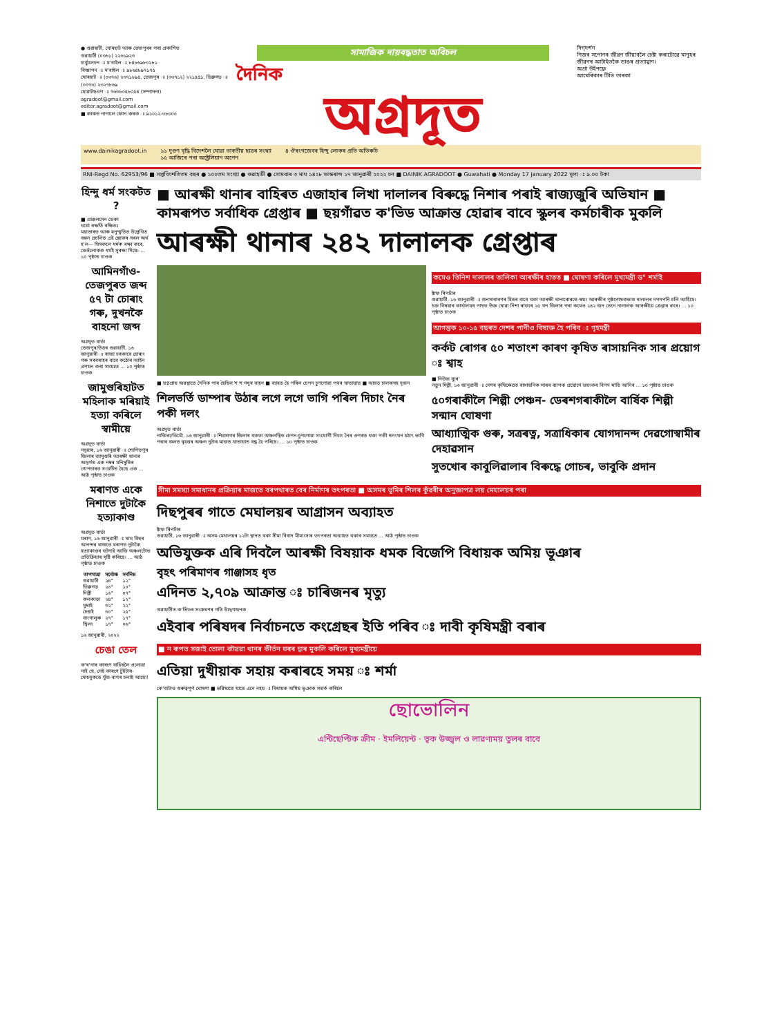● গুৱাহাটী, যোৰহাট আৰু তেজপুৰৰ পৰা প্ৰকাশিত
গুৱাহাটী (০৩৬১) ২২৬১৯২৩
চাৰ্কুলেচন ঃ ম'বাইল ঃ ৮৪৮৬৯৮০২৮১
বিজ্ঞাপন ঃ ম'বাইল ঃ ৯৮৬৪৮৯৭১৭৫
যোৰহাট ঃ (০৩৭৬) ২৩৭১৮৯৫, তেজপুৰ ঃ (০৩৭১২) ২২১৫৫১, ডিব্ৰুগড় ঃ (০৩৭৩) ২৩২৭৮৬৯
হোৱাটছএপ ঃ ৭৬৩৮০৫৮০৫৪ (সম্পাদনা)
agradoot@gmail.com
editor.agradoot@gmail.com
■ কাকত নাপালে ফোন কৰক ঃ ৯১০১২-৩৮০০৩
সামাজিক দায়বদ্ধতাত অবিচল
দৈনিক
অগ্ৰদূত
দিগ্‌দৰ্শন
নিজৰ সপোনৰ জীৱন জীয়াবলৈ চেষ্টা কৰাটোৱে মানুহৰ জীৱনৰ আটাইতকৈ ডাঙৰ প্ৰত্যাহ্বান।
অপ্ৰা উইনফ্ৰে
আমেৰিকাৰ টিভি তাৰকা
www.dainikagradoot.in ১১ দুগুণ বৃদ্ধি বিদেশলৈ যোৱা ভাৰতীয় ছাত্ৰৰ সংখ্যা
১৫ আজিৰে পৰা অষ্ট্ৰেলিয়ান অপেন ৪ ঔৰংগজেবৰ হিন্দু লোকৰ প্ৰতি অভিৰুচি
RNI-Regd No. 62953/96 ■ সপ্তবিংশতিতম বছৰ ● ১০০তম সংখ্যা ● গুৱাহাটী ● সোমবাৰ ৩ মাঘ ১৪২৮ ভাস্কৰাব্দ ১৭ জানুৱাৰী ২০২২ চন ■ DAINIK AGRADOOT ● Guwahati ● Monday 17 January 2022 মূল্য ঃ ৯.০০ টকা
হিন্দু ধৰ্ম সংকটত ?
■ প্ৰাঞ্জলসেন ডেকা
ধৰ্মো ৰক্ষতি ৰক্ষিতঃ
মহাভাৰত আৰু মনুস্মৃতিত উল্লেখিত বহুল প্ৰচলিত এই শ্লোকৰ সৰল অৰ্থ হ'ল— যিসকলে ধৰ্মক ৰক্ষা কৰে, তেওঁলোকক ধৰ্মই সুৰক্ষা দিয়ে। ... ১০ পৃষ্ঠাত চাওক
আমিনগাঁও-তেজপুৰত জব্দ ৫৭ টা চোৰাং গৰু, দুখনকৈ বাহনো জব্দ
অগ্ৰদূত বাৰ্তা
তেজপুৰ/উত্তৰ গুৱাহাটী, ১৬ জানুৱাৰী ঃ ৰাজ্য চৰকাৰে চোৰাং গৰু সৰবৰাহৰ বাবে কঠোৰ আইন প্ৰণয়ন কৰা সময়তে ... ১০ পৃষ্ঠাত চাওক
জামুগুৰিহাটত মহিলাক মৰিয়াই হত্যা কৰিলে স্বামীয়ে
অগ্ৰদূত বাৰ্তা
নদুৱাৰ, ১৬ জানুৱাৰী ঃ শোণিতপুৰ জিলাৰ জামুগুৰি আৰক্ষী থানাৰ অন্তৰ্গত এক নম্বৰ মনিসুতিৰ গোপচাৰত সংঘটিত হৈছে এক ... আঠ পৃষ্ঠাত চাওক
মৰাণত একে নিশাতে দুটাকৈ হত্যাকাণ্ড
অগ্ৰদূত বাৰ্তা
মৰাণ, ১৬ জানুৱাৰী ঃ মাঘ বিহুৰ আনন্দৰ মাজতে মৰাণত দুটাকৈ হত্যাকাণ্ডৰ ঘটনাই আজি অঞ্চলটোত প্ৰতিক্ৰিয়াৰ সৃষ্টি কৰিছে। ... আঠ পৃষ্ঠাত চাওক
| তাপমাত্ৰা | সৰ্বোচ্চ | সৰ্বনিম্ন |
| --- | --- | --- |
| গুৱাহাটী | ২৪° | ১২° |
| ডিব্ৰুগড় | ২৩° | ১০° |
| দিল্লী | ১৬° | ০৭° |
| কলকাতা | ২৪° | ১২° |
| মুম্বাই | ৩২° | ২২° |
| চেন্নাই | ৩০° | ২৫° |
| বাংগালুৰু | ২৭° | ১৭° |
| শ্বিলং | ১৭° | ০৬° |
১৬ জানুৱাৰী, ২০২২
চেঙা তেল
ক'ৰ'নাৰ কাৰণে বাহিৰলৈ ওলোৱা নাই যে, সেই কাৰণে টুইটাৰ-ফেচবুকতে যুঁজ-বাগৰ চলাই আছো!
■ আৰক্ষী থানাৰ বাহিৰত এজাহাৰ লিখা দালালৰ বিৰুদ্ধে নিশাৰ পৰাই ৰাজ্যজুৰি অভিযান ■ কামৰূপত সৰ্বাধিক গ্ৰেপ্তাৰ ■ ছয়গাঁৱত ক'ভিড আক্ৰান্ত হোৱাৰ বাবে স্কুলৰ কৰ্মচাৰীক মুকলি
আৰক্ষী থানাৰ ২৪২ দালালক গ্ৰেপ্তাৰ
■ ভগ্নপ্ৰায় অৱস্থাতে দৈনিক পাৰ হৈছিল শ শ গধুৰ বাহন ■ ব্যাহত হৈ পৰিল চেপন চুণপোৱা পথৰ যাতায়াত ■ আহত চালকসহ দুজন
শিলভৰ্তি ডাম্পাৰ উঠাৰ লগে লগে ভাগি পৰিল দিচাং নৈৰ পকী দলং
অগ্ৰদূত বাৰ্তা
নাজিৰা/ডিমৌ, ১৬ জানুৱাৰী ঃ শিৱসাগৰ জিলাৰ বকতা অঞ্চলস্থিত চেপন-চুণপোৱা সংযোগী দিচাং নৈৰ ওপৰত থকা পকী দলংখন হঠাৎ ভাগি পৰাৰ ফলত বৃহত্তৰ অঞ্চল দুটাৰ মাজত যাতায়াত বন্ধ হৈ পৰিছে। ... ১০ পৃষ্ঠাত চাওক
কমেও তিনিশ দালালৰ তালিকা আৰক্ষীৰ হাতত ■ ঘোষণা কৰিলে মুখ্যমন্ত্ৰী ড° শৰ্মাই
ষ্টাফ ৰিপৰ্টাৰ
গুৱাহাটী, ১৬ জানুৱাৰী ঃ জনসাধাৰণৰ হিতৰ বাবে থকা আৰক্ষী থানাবোৰতে স্বয়ং আৰক্ষীৰ পৃষ্ঠপোষকতাত দালালৰ দপদপনি চলি আহিছে। চক্ৰ বিষয়াৰ কাৰ্যালয়ৰ পাছত উক্ত যোৱা নিশা ৰাজ্যৰ ২৫ খন জিলাৰ পৰা কমেও ২৪২ জন তেনে দালালক আৰক্ষীয়ে গ্ৰেপ্তাৰ কৰে। ... ১০ পৃষ্ঠাত চাওক
আগন্তুক ১০-১৫ বছৰত দেশৰ পানীও বিষাক্ত হৈ পৰিব ঃ গৃহমন্ত্ৰী
কৰ্কট ৰোগৰ ৫০ শতাংশ কাৰণ কৃষিত ৰাসায়নিক সাৰ প্ৰয়োগ ঃ শ্বাহ
■ নিউজ ব্যুৰ'
নতুন দিল্লী, ১৬ জানুৱাৰী ঃ দেশৰ কৃষিক্ষেত্ৰত ৰাসায়নিক সাৰৰ ব্যাপক প্ৰয়োগে ভয়ংকৰ বিপদ মাতি আনিব ... ১০ পৃষ্ঠাত চাওক
৫০গৰাকীলৈ শিল্পী পেঞ্চন- ডেৰশগৰাকীলৈ বাৰ্ষিক শিল্পী সন্মান ঘোষণা
আধ্যাত্মিক গুৰু, সত্ৰৰত্ন, সত্ৰাধিকাৰ যোগদানন্দ দেৱগোস্বামীৰ দেহাৱসান
সুতখোৰ কাবুলিৱালাৰ বিৰুদ্ধে গোচৰ, ভাবুকি প্ৰদান
সীমা সমস্যা সমাধানৰ প্ৰক্ৰিয়াৰ মাজতে বৰপথাৰত বেৰ নিৰ্মাণৰ তৎপৰতা ■ অসমৰ ভূমিৰ শিলৰ কুঁৱৰীৰ অনুজ্ঞাপত্ৰ লয় মেঘালয়ৰ পৰা
দিছপুৰৰ গাতে মেঘালয়ৰ আগ্ৰাসন অব্যাহত
ষ্টাফ ৰিপৰ্টাৰ
গুৱাহাটী, ১৬ জানুৱাৰী ঃ অসম-মেঘালয়ৰ ১২টা স্থানত থকা সীমা বিবাদ মীমাংসাৰ তৎপৰতা অব্যাহত থকাৰ সময়তে ... আঠ পৃষ্ঠাত চাওক
অভিযুক্তক এৰি দিবলৈ আৰক্ষী বিষয়াক ধমক বিজেপি বিধায়ক অমিয় ভূঞাৰ
বৃহৎ পৰিমাণৰ গাঞ্জাসহ ধৃত
এদিনত ২,৭০৯ আক্ৰান্ত ঃ চাৰিজনৰ মৃত্যু
গুৱাহাটীত ক'ভিডৰ সংক্ৰমণৰ গতি উদ্বেগজনক
এইবাৰ পৰিষদৰ নিৰ্বাচনতে কংগ্ৰেছৰ ইতি পৰিব ঃ দাবী কৃষিমন্ত্ৰী বৰাৰ
■ ন ৰূপত সজাই তোলা বটদ্ৰৱা থানৰ কীৰ্তন ঘৰৰ দ্বাৰ মুকলি কৰিলে মুখ্যমন্ত্ৰীয়ে
এতিয়া দুখীয়াক সহায় কৰাৰহে সময় ঃ শৰ্মা
কে'বাটাও গুৰুত্বপূৰ্ণ ঘোষণা ■ ভৱিষ্যতে যাতে এনে নহয় ঃ বিধায়ক অমিয় ভূঞাক সতৰ্ক কৰিলে
ছোভোলিন
এন্টিছেপ্টিক ক্ৰীম · ইমলিয়েন্ট · ত্বক উজ্জ্বল ও লাৱণ্যময় তুলৰ বাবে